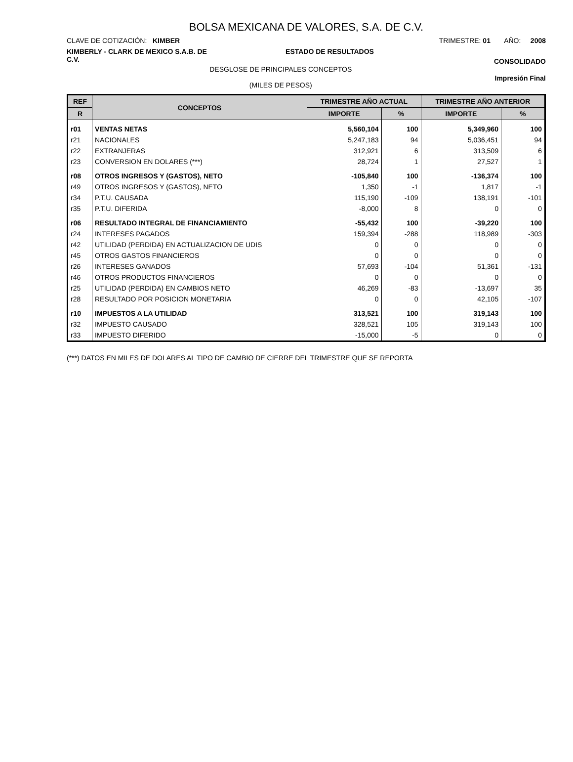BOLSA MEXICANA DE VALORES, S.A. DE C.V.
CLAVE DE COTIZACIÓN: KIMBER TRIMESTRE: 01 AÑO: 2008
KIMBERLY - CLARK DE MEXICO S.A.B. DE C.V.
ESTADO DE RESULTADOS
CONSOLIDADO
DESGLOSE DE PRINCIPALES CONCEPTOS
(MILES DE PESOS)
Impresión Final
| REF | CONCEPTOS | TRIMESTRE AÑO ACTUAL | | TRIMESTRE AÑO ANTERIOR | |
| --- | --- | --- | --- | --- | --- |
| R | | IMPORTE | % | IMPORTE | % |
| r01 | VENTAS NETAS | 5,560,104 | 100 | 5,349,960 | 100 |
| r21 | NACIONALES | 5,247,183 | 94 | 5,036,451 | 94 |
| r22 | EXTRANJERAS | 312,921 | 6 | 313,509 | 6 |
| r23 | CONVERSION EN DOLARES (***) | 28,724 | 1 | 27,527 | 1 |
| r08 | OTROS INGRESOS Y (GASTOS), NETO | -105,840 | 100 | -136,374 | 100 |
| r49 | OTROS INGRESOS Y (GASTOS), NETO | 1,350 | -1 | 1,817 | -1 |
| r34 | P.T.U. CAUSADA | 115,190 | -109 | 138,191 | -101 |
| r35 | P.T.U. DIFERIDA | -8,000 | 8 | 0 | 0 |
| r06 | RESULTADO INTEGRAL DE FINANCIAMIENTO | -55,432 | 100 | -39,220 | 100 |
| r24 | INTERESES PAGADOS | 159,394 | -288 | 118,989 | -303 |
| r42 | UTILIDAD (PERDIDA) EN ACTUALIZACION DE UDIS | 0 | 0 | 0 | 0 |
| r45 | OTROS GASTOS FINANCIEROS | 0 | 0 | 0 | 0 |
| r26 | INTERESES GANADOS | 57,693 | -104 | 51,361 | -131 |
| r46 | OTROS PRODUCTOS FINANCIEROS | 0 | 0 | 0 | 0 |
| r25 | UTILIDAD (PERDIDA) EN CAMBIOS NETO | 46,269 | -83 | -13,697 | 35 |
| r28 | RESULTADO POR POSICION MONETARIA | 0 | 0 | 42,105 | -107 |
| r10 | IMPUESTOS A LA UTILIDAD | 313,521 | 100 | 319,143 | 100 |
| r32 | IMPUESTO CAUSADO | 328,521 | 105 | 319,143 | 100 |
| r33 | IMPUESTO DIFERIDO | -15,000 | -5 | 0 | 0 |
(***) DATOS EN MILES DE DOLARES AL TIPO DE CAMBIO DE CIERRE DEL TRIMESTRE QUE SE REPORTA